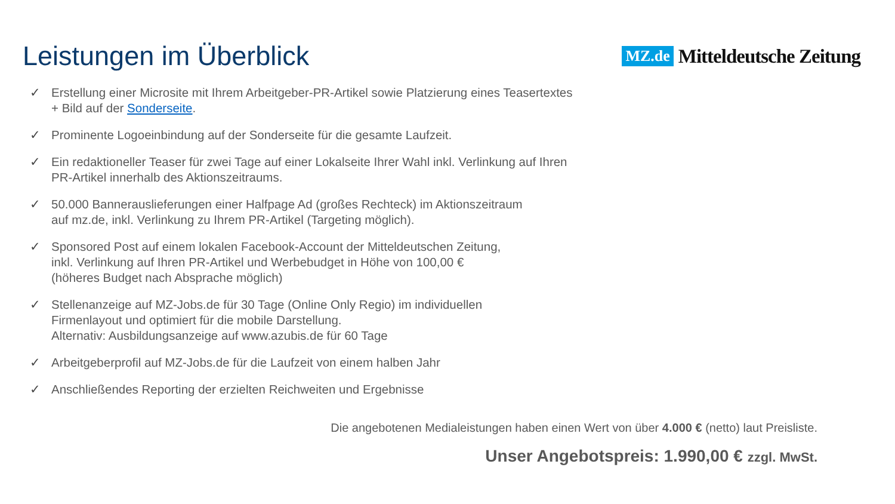Leistungen im Überblick
MZ.de Mitteldeutsche Zeitung
✓ Erstellung einer Microsite mit Ihrem Arbeitgeber-PR-Artikel sowie Platzierung eines Teasertextes + Bild auf der Sonderseite.
✓ Prominente Logoeinbindung auf der Sonderseite für die gesamte Laufzeit.
✓ Ein redaktioneller Teaser für zwei Tage auf einer Lokalseite Ihrer Wahl inkl. Verlinkung auf Ihren PR-Artikel innerhalb des Aktionszeitraums.
✓ 50.000 Bannerauslieferungen einer Halfpage Ad (großes Rechteck) im Aktionszeitraum
auf mz.de, inkl. Verlinkung zu Ihrem PR-Artikel (Targeting möglich).
✓ Sponsored Post auf einem lokalen Facebook-Account der Mitteldeutschen Zeitung,
inkl. Verlinkung auf Ihren PR-Artikel und Werbebudget in Höhe von 100,00 €
(höheres Budget nach Absprache möglich)
✓ Stellenanzeige auf MZ-Jobs.de für 30 Tage (Online Only Regio) im individuellen
Firmenlayout und optimiert für die mobile Darstellung.
Alternativ: Ausbildungsanzeige auf www.azubis.de für 60 Tage
✓ Arbeitgeberprofil auf MZ-Jobs.de für die Laufzeit von einem halben Jahr
✓ Anschließendes Reporting der erzielten Reichweiten und Ergebnisse
Die angebotenen Medialeistungen haben einen Wert von über 4.000 € (netto) laut Preisliste.
Unser Angebotspreis: 1.990,00 € zzgl. MwSt.